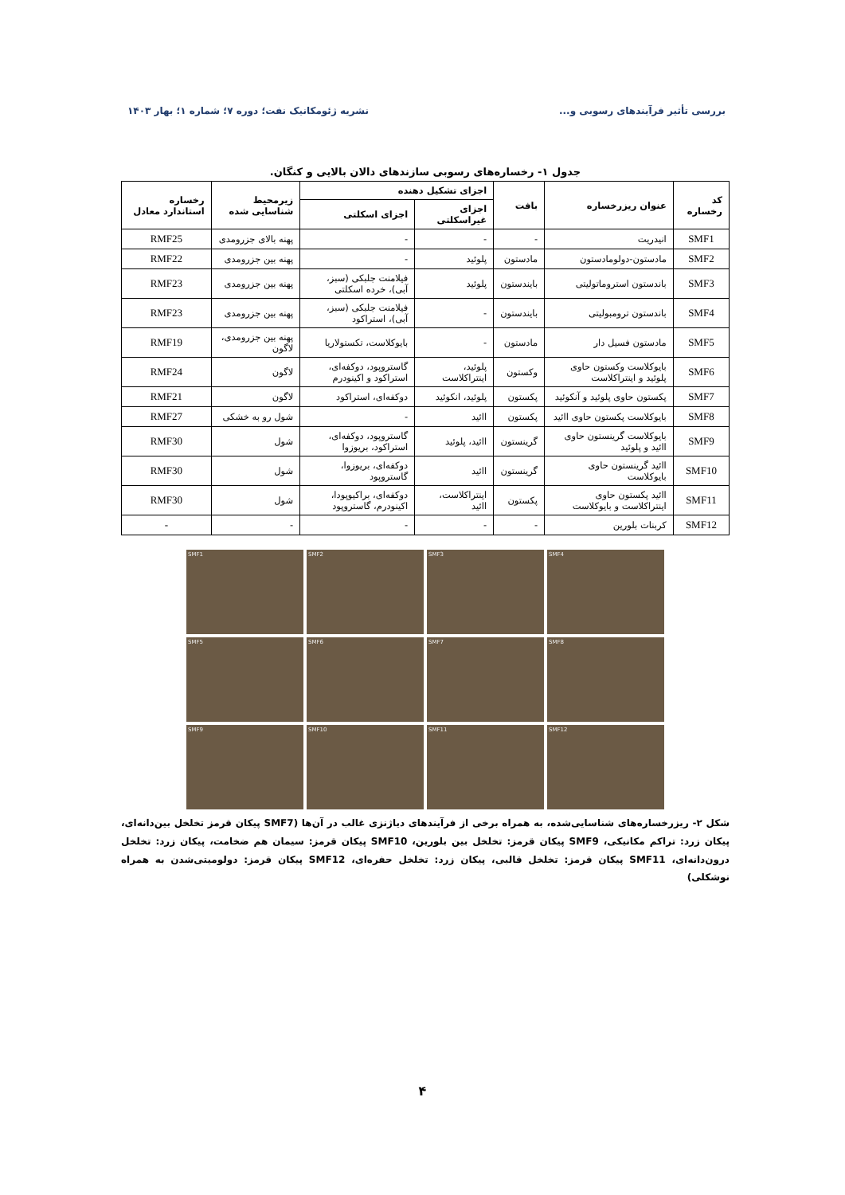بررسی تأثیر فرآیندهای رسوبی و... نشریه ژئومکانیک نفت؛ دوره ۷؛ شماره ۱؛ بهار ۱۴۰۳
جدول ۱- رخساره‌های رسوبی سازندهای دالان بالایی و کنگان.
| کد رخساره | عنوان ریزرخساره | بافت | اجزای تشکیل دهنده | | زیرمحیط شناسایی شده | رخساره استاندارد معادل |
| --- | --- | --- | --- | --- | --- | --- |
| | | | اجزای غیراسکلتی | اجزای اسکلتی | | |
| SMF1 | انیدریت | - | - | - | پهنه بالای جزرومدی | RMF25 |
| SMF2 | مادستون-دولومادستون | مادستون | پلوئید | - | پهنه بین جزرومدی | RMF22 |
| SMF3 | باندستون استروماتولیتی | بایندستون | پلوئید | فیلامنت جلبکی (سبز، آبی)، خرده اسکلتی | پهنه بین جزرومدی | RMF23 |
| SMF4 | باندستون ترومبولیتی | بایندستون | - | فیلامنت جلبکی (سبز، آبی)، استراکود | پهنه بین جزرومدی | RMF23 |
| SMF5 | مادستون فسیل دار | مادستون | - | بایوکلاست، تکستولاریا | پهنه بین جزرومدی، لاگون | RMF19 |
| SMF6 | بایوکلاست وکستون حاوی پلوئید و اینتراکلاست | وکستون | پلوئید، اینتراکلاست | گاستروپود، دوکفه‌ای، استراکود و اکینودرم | لاگون | RMF24 |
| SMF7 | پکستون حاوی پلوئید و آنکوئید | پکستون | پلوئید، انکوئید | دوکفه‌ای، استراکود | لاگون | RMF21 |
| SMF8 | بایوکلاست پکستون حاوی اائید | پکستون | اائید | - | شول رو به خشکی | RMF27 |
| SMF9 | بایوکلاست گرینستون حاوی اائید و پلوئید | گرینستون | اائید، پلوئید | گاستروپود، دوکفه‌ای، استراکود، بریوزوا | شول | RMF30 |
| SMF10 | اائید گرینستون حاوی بایوکلاست | گرینستون | اائید | دوکفه‌ای، بریوزوا، گاستروپود | شول | RMF30 |
| SMF11 | اائید پکستون حاوی اینتراکلاست و بایوکلاست | پکستون | اینتراکلاست، اائید | دوکفه‌ای، براکیوپودا، اکینودرم، گاستروپود | شول | RMF30 |
| SMF12 | کربنات بلورین | - | - | - | - | - |
SMF1
SMF2
SMF3
SMF4
SMF5
SMF6
SMF7
SMF8
SMF9
SMF10
SMF11
SMF12
شکل ۲- ریزرخساره‌های شناسایی‌شده، به همراه برخی از فرآیندهای دیاژنزی غالب در آن‌ها (SMF7 پیکان قرمز تخلخل بین‌دانه‌ای، پیکان زرد: تراکم مکانیکی، SMF9 پیکان قرمز: تخلخل بین بلورین، SMF10 پیکان قرمز: سیمان هم ضخامت، پیکان زرد: تخلخل درون‌دانه‌ای، SMF11 پیکان قرمز: تخلخل قالبی، پیکان زرد: تخلخل حفره‌ای، SMF12 پیکان قرمز: دولومیتی‌شدن به همراه نوشکلی)
۴